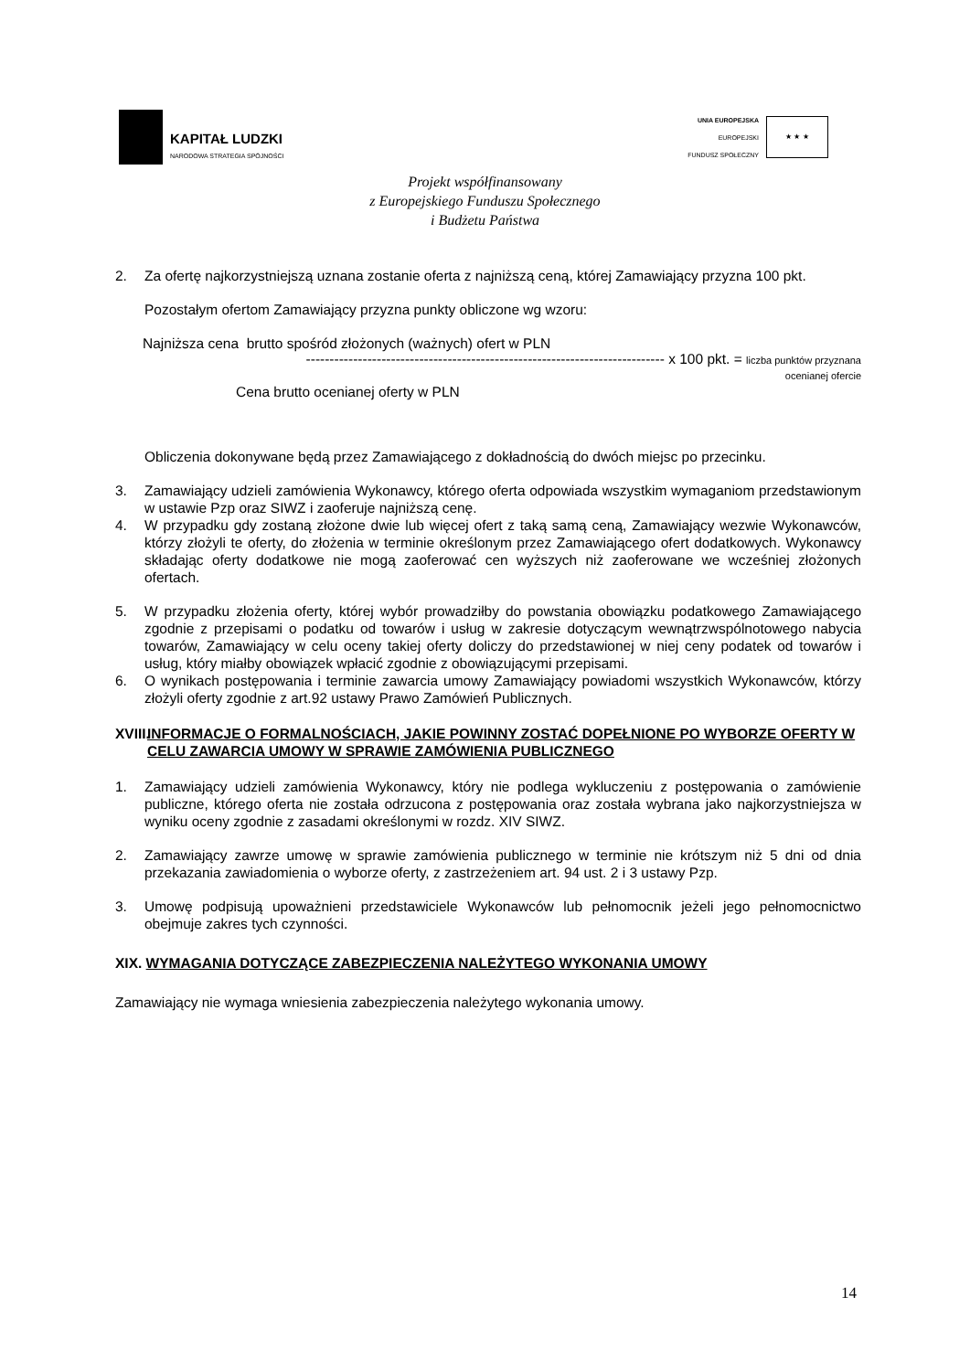KAPITAŁ LUDZKI
NARODOWA STRATEGIA SPÓJNOŚCI
UNIA EUROPEJSKA
EUROPEJSKI
FUNDUSZ SPOŁECZNY
★ ★ ★
Projekt współfinansowany
z Europejskiego Funduszu Społecznego
i Budżetu Państwa
2. Za ofertę najkorzystniejszą uznana zostanie oferta z najniższą ceną, której Zamawiający przyzna 100 pkt.
Pozostałym ofertom Zamawiający przyzna punkty obliczone wg wzoru:
Najniższa cena brutto spośród złożonych (ważnych) ofert w PLN
---------------------------------------------------------------------------- x 100 pkt. = liczba punktów przyznana
ocenianej ofercie
Cena brutto ocenianej oferty w PLN
Obliczenia dokonywane będą przez Zamawiającego z dokładnością do dwóch miejsc po przecinku.
3. Zamawiający udzieli zamówienia Wykonawcy, którego oferta odpowiada wszystkim wymaganiom przedstawionym w ustawie Pzp oraz SIWZ i zaoferuje najniższą cenę.
4. W przypadku gdy zostaną złożone dwie lub więcej ofert z taką samą ceną, Zamawiający wezwie Wykonawców, którzy złożyli te oferty, do złożenia w terminie określonym przez Zamawiającego ofert dodatkowych. Wykonawcy składając oferty dodatkowe nie mogą zaoferować cen wyższych niż zaoferowane we wcześniej złożonych ofertach.
5. W przypadku złożenia oferty, której wybór prowadziłby do powstania obowiązku podatkowego Zamawiającego zgodnie z przepisami o podatku od towarów i usług w zakresie dotyczącym wewnątrzwspólnotowego nabycia towarów, Zamawiający w celu oceny takiej oferty doliczy do przedstawionej w niej ceny podatek od towarów i usług, który miałby obowiązek wpłacić zgodnie z obowiązującymi przepisami.
6. O wynikach postępowania i terminie zawarcia umowy Zamawiający powiadomi wszystkich Wykonawców, którzy złożyli oferty zgodnie z art.92 ustawy Prawo Zamówień Publicznych.
XVIII. INFORMACJE O FORMALNOŚCIACH, JAKIE POWINNY ZOSTAĆ DOPEŁNIONE PO WYBORZE OFERTY W CELU ZAWARCIA UMOWY W SPRAWIE ZAMÓWIENIA PUBLICZNEGO
1. Zamawiający udzieli zamówienia Wykonawcy, który nie podlega wykluczeniu z postępowania o zamówienie publiczne, którego oferta nie została odrzucona z postępowania oraz została wybrana jako najkorzystniejsza w wyniku oceny zgodnie z zasadami określonymi w rozdz. XIV SIWZ.
2. Zamawiający zawrze umowę w sprawie zamówienia publicznego w terminie nie krótszym niż 5 dni od dnia przekazania zawiadomienia o wyborze oferty, z zastrzeżeniem art. 94 ust. 2 i 3 ustawy Pzp.
3. Umowę podpisują upoważnieni przedstawiciele Wykonawców lub pełnomocnik jeżeli jego pełnomocnictwo obejmuje zakres tych czynności.
XIX. WYMAGANIA DOTYCZĄCE ZABEZPIECZENIA NALEŻYTEGO WYKONANIA UMOWY
Zamawiający nie wymaga wniesienia zabezpieczenia należytego wykonania umowy.
14